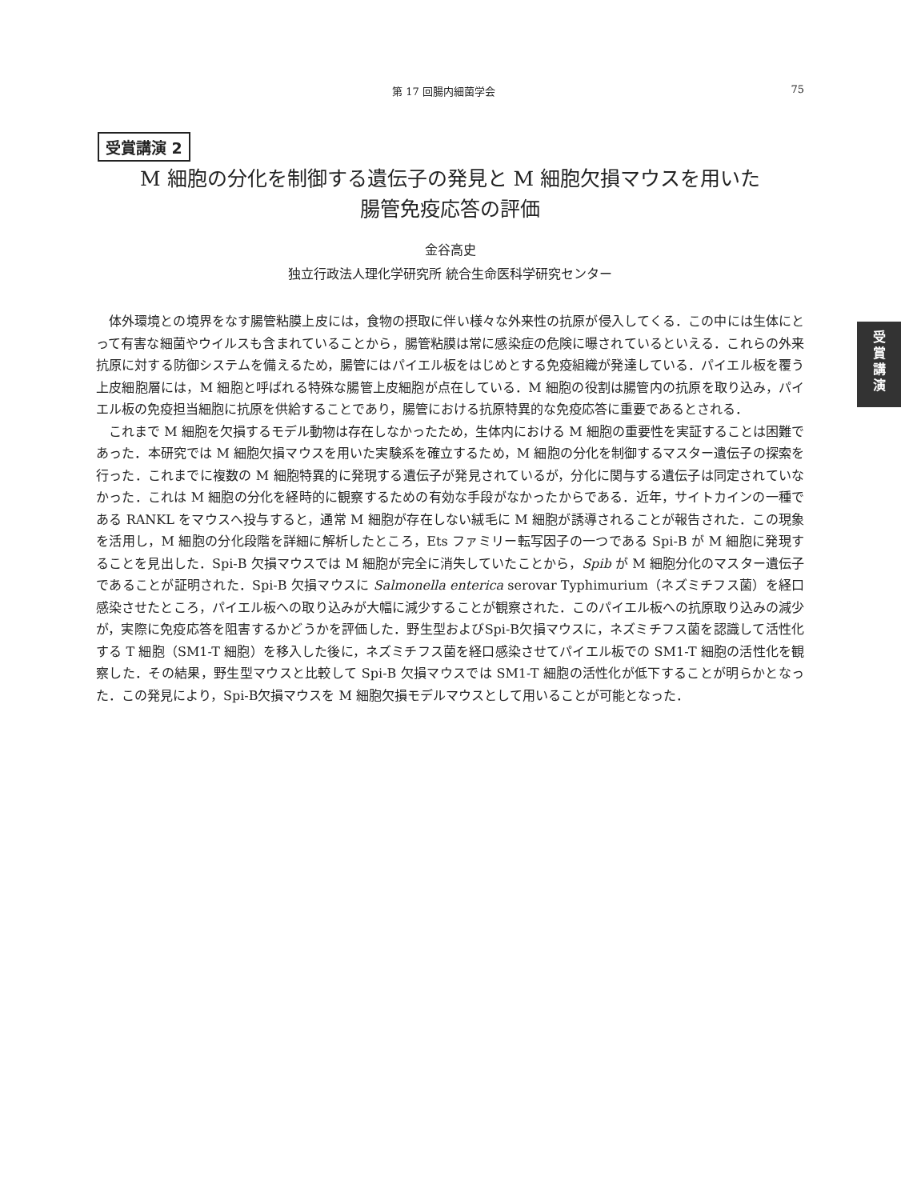第 17 回腸内細菌学会 75
受賞講演 2
M 細胞の分化を制御する遺伝子の発見と M 細胞欠損マウスを用いた
腸管免疫応答の評価
金谷高史
独立行政法人理化学研究所 統合生命医科学研究センター
受
賞
講
演
体外環境との境界をなす腸管粘膜上皮には，食物の摂取に伴い様々な外来性の抗原が侵入してくる．この中には生体にとって有害な細菌やウイルスも含まれていることから，腸管粘膜は常に感染症の危険に曝されているといえる．これらの外来抗原に対する防御システムを備えるため，腸管にはパイエル板をはじめとする免疫組織が発達している．パイエル板を覆う上皮細胞層には，M 細胞と呼ばれる特殊な腸管上皮細胞が点在している．M 細胞の役割は腸管内の抗原を取り込み，パイエル板の免疫担当細胞に抗原を供給することであり，腸管における抗原特異的な免疫応答に重要であるとされる．
これまで M 細胞を欠損するモデル動物は存在しなかったため，生体内における M 細胞の重要性を実証することは困難であった．本研究では M 細胞欠損マウスを用いた実験系を確立するため，M 細胞の分化を制御するマスター遺伝子の探索を行った．これまでに複数の M 細胞特異的に発現する遺伝子が発見されているが，分化に関与する遺伝子は同定されていなかった．これは M 細胞の分化を経時的に観察するための有効な手段がなかったからである．近年，サイトカインの一種である RANKL をマウスへ投与すると，通常 M 細胞が存在しない絨毛に M 細胞が誘導されることが報告された．この現象を活用し，M 細胞の分化段階を詳細に解析したところ，Ets ファミリー転写因子の一つである Spi-B が M 細胞に発現することを見出した．Spi-B 欠損マウスでは M 細胞が完全に消失していたことから，Spib が M 細胞分化のマスター遺伝子であることが証明された．Spi-B 欠損マウスに Salmonella enterica serovar Typhimurium（ネズミチフス菌）を経口感染させたところ，パイエル板への取り込みが大幅に減少することが観察された．このパイエル板への抗原取り込みの減少が，実際に免疫応答を阻害するかどうかを評価した．野生型およびSpi-B欠損マウスに，ネズミチフス菌を認識して活性化する T 細胞（SM1-T 細胞）を移入した後に，ネズミチフス菌を経口感染させてパイエル板での SM1-T 細胞の活性化を観察した．その結果，野生型マウスと比較して Spi-B 欠損マウスでは SM1-T 細胞の活性化が低下することが明らかとなった．この発見により，Spi-B欠損マウスを M 細胞欠損モデルマウスとして用いることが可能となった．